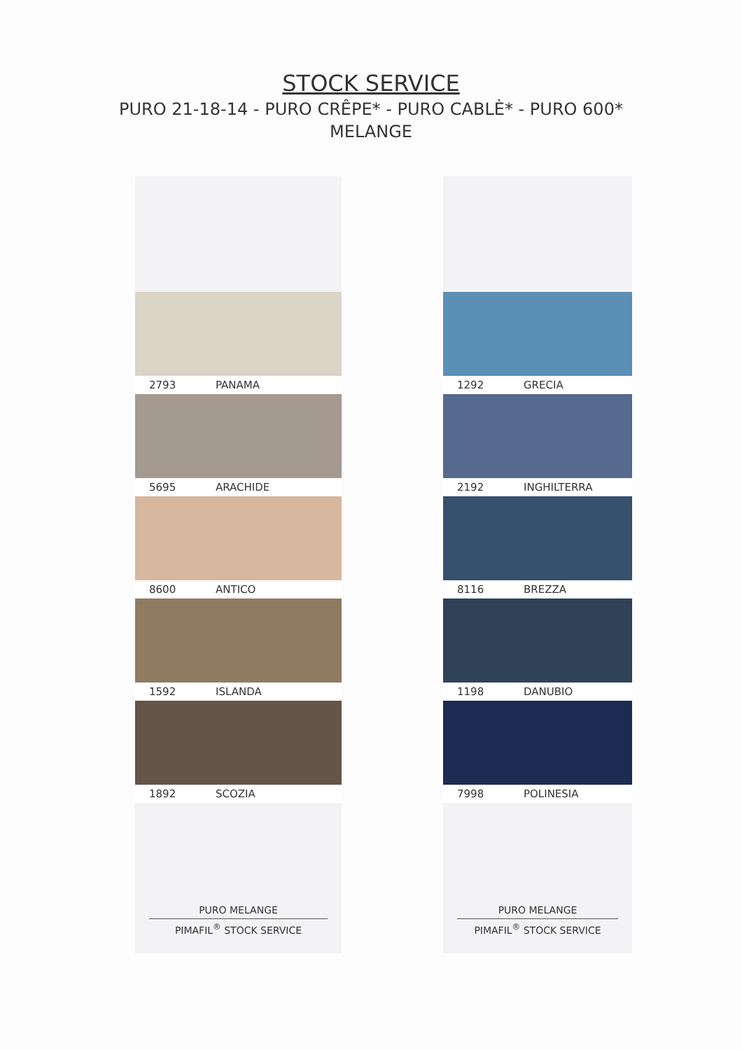STOCK SERVICE
PURO 21-18-14 - PURO CRÊPE* - PURO CABLÈ* - PURO 600*
MELANGE
2793 PANAMA
5695 ARACHIDE
8600 ANTICO
1592 ISLANDA
1892 SCOZIA
PURO MELANGE
PIMAFIL<sup>®</sup> STOCK SERVICE
1292 GRECIA
2192 INGHILTERRA
8116 BREZZA
1198 DANUBIO
7998 POLINESIA
PURO MELANGE
PIMAFIL<sup>®</sup> STOCK SERVICE